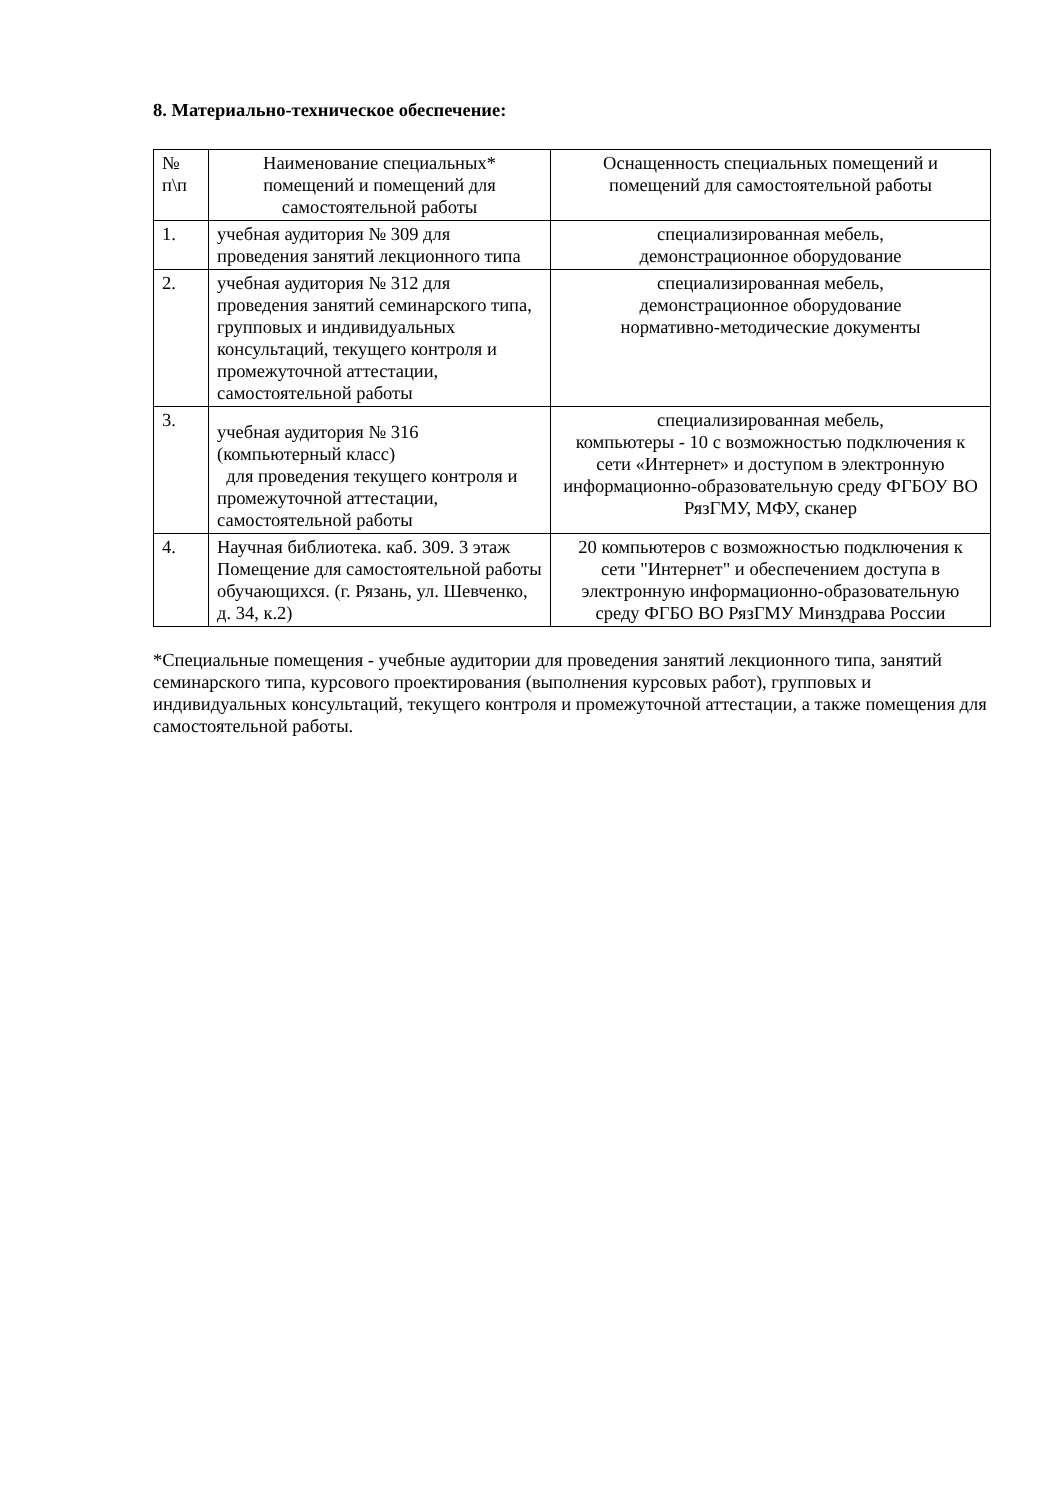8. Материально-техническое обеспечение:
| № п\п | Наименование специальных* помещений и помещений для самостоятельной работы | Оснащенность специальных помещений и помещений для самостоятельной работы |
| 1. | учебная аудитория № 309 для проведения занятий лекционного типа | специализированная мебель, демонстрационное оборудование |
| 2. | учебная аудитория № 312 для проведения занятий семинарского типа, групповых и индивидуальных консультаций, текущего контроля и промежуточной аттестации, самостоятельной работы | специализированная мебель, демонстрационное оборудование нормативно-методические документы |
| 3. | учебная аудитория № 316 (компьютерный класс) для проведения текущего контроля и промежуточной аттестации, самостоятельной работы | специализированная мебель, компьютеры - 10 с возможностью подключения к сети «Интернет» и доступом в электронную информационно-образовательную среду ФГБОУ ВО РязГМУ, МФУ, сканер |
| 4. | Научная библиотека. каб. 309. 3 этаж Помещение для самостоятельной работы обучающихся. (г. Рязань, ул. Шевченко, д. 34, к.2) | 20 компьютеров с возможностью подключения к сети "Интернет" и обеспечением доступа в электронную информационно-образовательную среду ФГБО ВО РязГМУ Минздрава России |
*Специальные помещения - учебные аудитории для проведения занятий лекционного типа, занятий семинарского типа, курсового проектирования (выполнения курсовых работ), групповых и индивидуальных консультаций, текущего контроля и промежуточной аттестации, а также помещения для самостоятельной работы.